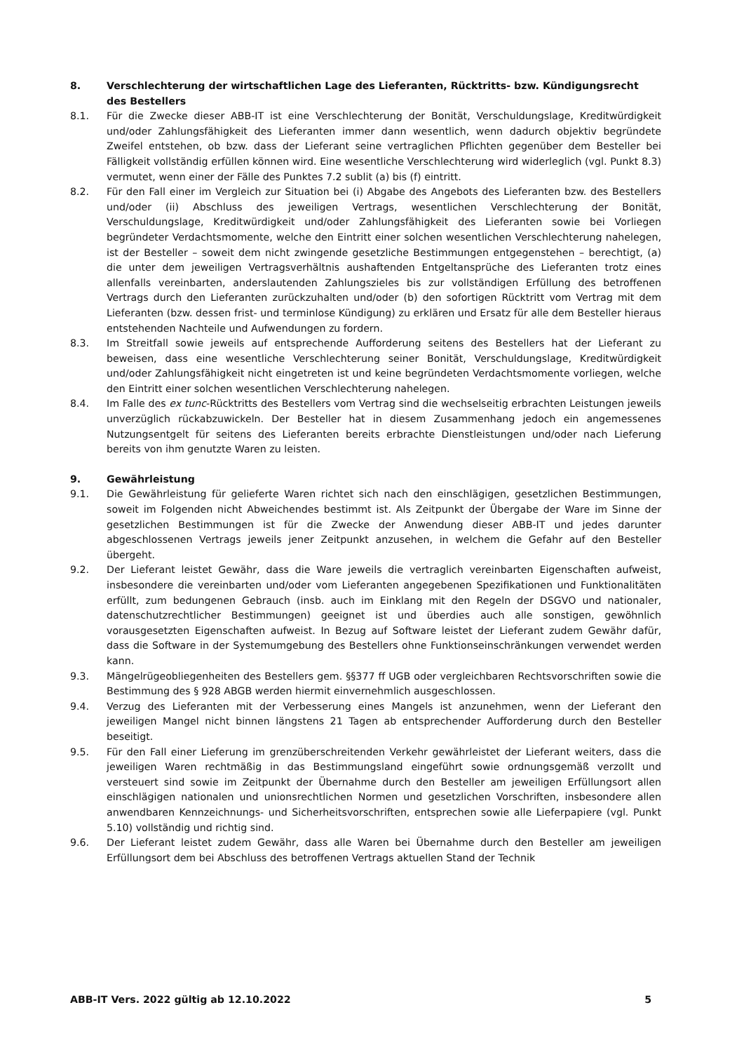8. Verschlechterung der wirtschaftlichen Lage des Lieferanten, Rücktritts- bzw. Kündigungsrecht des Bestellers
8.1. Für die Zwecke dieser ABB-IT ist eine Verschlechterung der Bonität, Verschuldungslage, Kreditwürdigkeit und/oder Zahlungsfähigkeit des Lieferanten immer dann wesentlich, wenn dadurch objektiv begründete Zweifel entstehen, ob bzw. dass der Lieferant seine vertraglichen Pflichten gegenüber dem Besteller bei Fälligkeit vollständig erfüllen können wird. Eine wesentliche Verschlechterung wird widerleglich (vgl. Punkt 8.3) vermutet, wenn einer der Fälle des Punktes 7.2 sublit (a) bis (f) eintritt.
8.2. Für den Fall einer im Vergleich zur Situation bei (i) Abgabe des Angebots des Lieferanten bzw. des Bestellers und/oder (ii) Abschluss des jeweiligen Vertrags, wesentlichen Verschlechterung der Bonität, Verschuldungslage, Kreditwürdigkeit und/oder Zahlungsfähigkeit des Lieferanten sowie bei Vorliegen begründeter Verdachtsmomente, welche den Eintritt einer solchen wesentlichen Verschlechterung nahelegen, ist der Besteller – soweit dem nicht zwingende gesetzliche Bestimmungen entgegenstehen – berechtigt, (a) die unter dem jeweiligen Vertragsverhältnis aushaftenden Entgeltansprüche des Lieferanten trotz eines allenfalls vereinbarten, anderslautenden Zahlungszieles bis zur vollständigen Erfüllung des betroffenen Vertrags durch den Lieferanten zurückzuhalten und/oder (b) den sofortigen Rücktritt vom Vertrag mit dem Lieferanten (bzw. dessen frist- und terminlose Kündigung) zu erklären und Ersatz für alle dem Besteller hieraus entstehenden Nachteile und Aufwendungen zu fordern.
8.3. Im Streitfall sowie jeweils auf entsprechende Aufforderung seitens des Bestellers hat der Lieferant zu beweisen, dass eine wesentliche Verschlechterung seiner Bonität, Verschuldungslage, Kreditwürdigkeit und/oder Zahlungsfähigkeit nicht eingetreten ist und keine begründeten Verdachtsmomente vorliegen, welche den Eintritt einer solchen wesentlichen Verschlechterung nahelegen.
8.4. Im Falle des ex tunc-Rücktritts des Bestellers vom Vertrag sind die wechselseitig erbrachten Leistungen jeweils unverzüglich rückabzuwickeln. Der Besteller hat in diesem Zusammenhang jedoch ein angemessenes Nutzungsentgelt für seitens des Lieferanten bereits erbrachte Dienstleistungen und/oder nach Lieferung bereits von ihm genutzte Waren zu leisten.
9. Gewährleistung
9.1. Die Gewährleistung für gelieferte Waren richtet sich nach den einschlägigen, gesetzlichen Bestimmungen, soweit im Folgenden nicht Abweichendes bestimmt ist. Als Zeitpunkt der Übergabe der Ware im Sinne der gesetzlichen Bestimmungen ist für die Zwecke der Anwendung dieser ABB-IT und jedes darunter abgeschlossenen Vertrags jeweils jener Zeitpunkt anzusehen, in welchem die Gefahr auf den Besteller übergeht.
9.2. Der Lieferant leistet Gewähr, dass die Ware jeweils die vertraglich vereinbarten Eigenschaften aufweist, insbesondere die vereinbarten und/oder vom Lieferanten angegebenen Spezifikationen und Funktionalitäten erfüllt, zum bedungenen Gebrauch (insb. auch im Einklang mit den Regeln der DSGVO und nationaler, datenschutzrechtlicher Bestimmungen) geeignet ist und überdies auch alle sonstigen, gewöhnlich vorausgesetzten Eigenschaften aufweist. In Bezug auf Software leistet der Lieferant zudem Gewähr dafür, dass die Software in der Systemumgebung des Bestellers ohne Funktionseinschränkungen verwendet werden kann.
9.3. Mängelrügeobliegenheiten des Bestellers gem. §§377 ff UGB oder vergleichbaren Rechtsvorschriften sowie die Bestimmung des § 928 ABGB werden hiermit einvernehmlich ausgeschlossen.
9.4. Verzug des Lieferanten mit der Verbesserung eines Mangels ist anzunehmen, wenn der Lieferant den jeweiligen Mangel nicht binnen längstens 21 Tagen ab entsprechender Aufforderung durch den Besteller beseitigt.
9.5. Für den Fall einer Lieferung im grenzüberschreitenden Verkehr gewährleistet der Lieferant weiters, dass die jeweiligen Waren rechtmäßig in das Bestimmungsland eingeführt sowie ordnungsgemäß verzollt und versteuert sind sowie im Zeitpunkt der Übernahme durch den Besteller am jeweiligen Erfüllungsort allen einschlägigen nationalen und unionsrechtlichen Normen und gesetzlichen Vorschriften, insbesondere allen anwendbaren Kennzeichnungs- und Sicherheitsvorschriften, entsprechen sowie alle Lieferpapiere (vgl. Punkt 5.10) vollständig und richtig sind.
9.6. Der Lieferant leistet zudem Gewähr, dass alle Waren bei Übernahme durch den Besteller am jeweiligen Erfüllungsort dem bei Abschluss des betroffenen Vertrags aktuellen Stand der Technik
ABB-IT Vers. 2022 gültig ab 12.10.2022 5